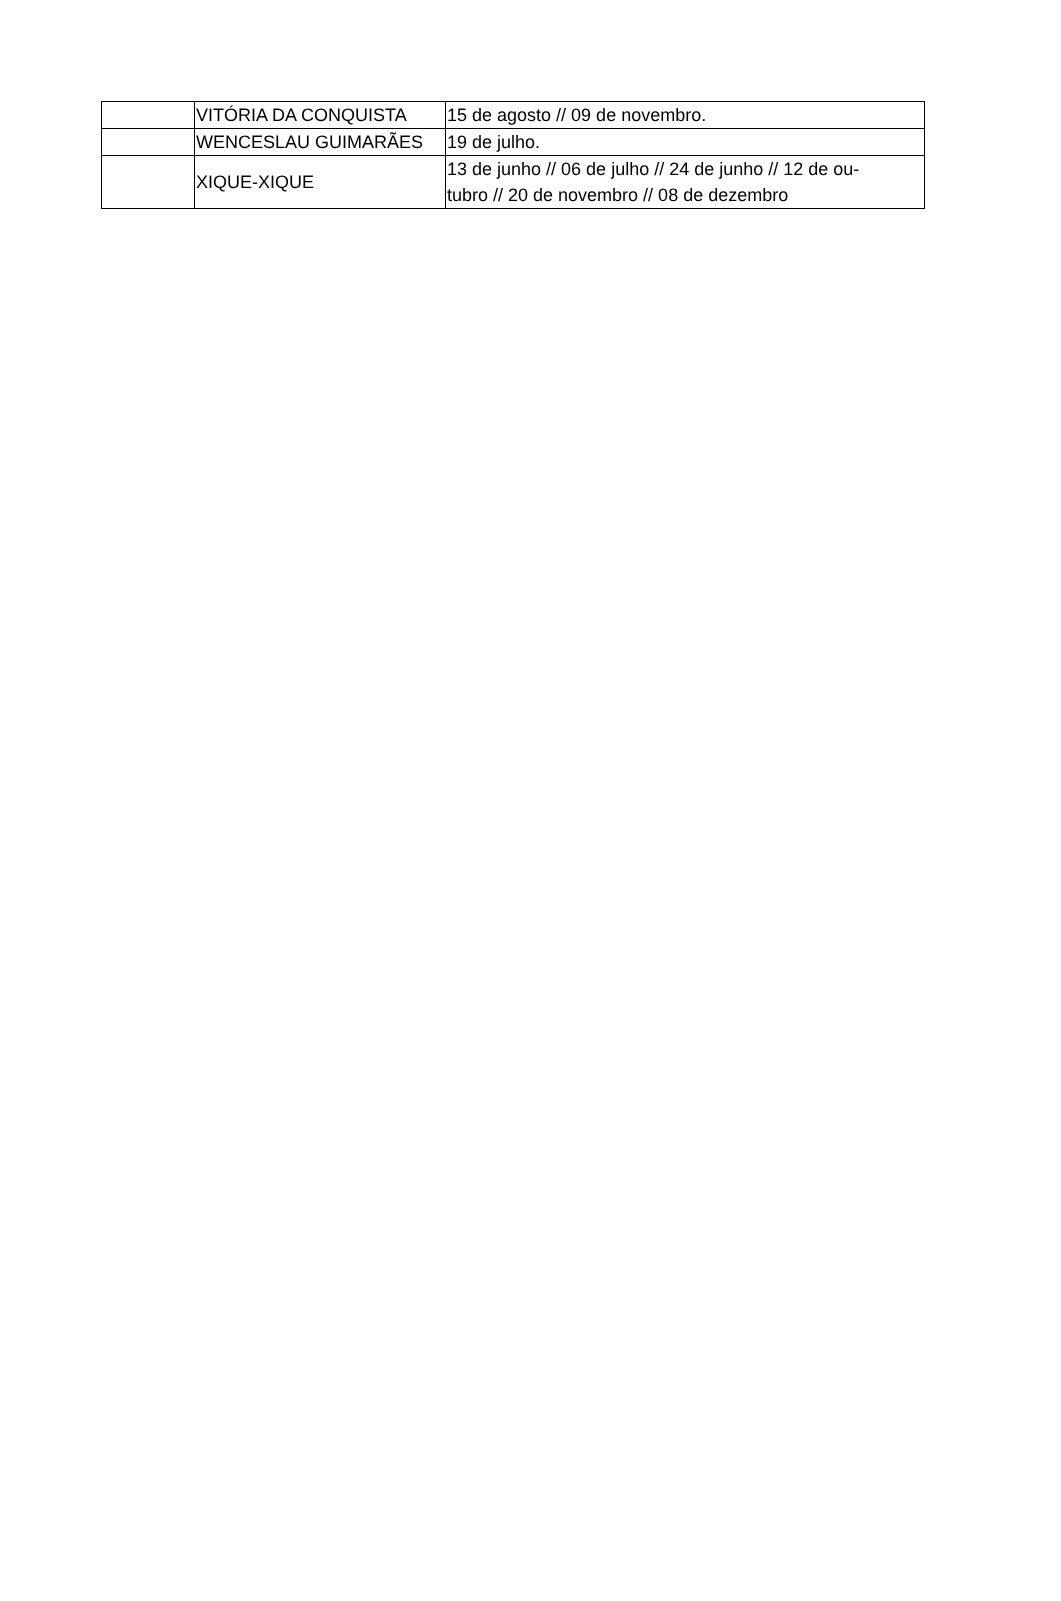| | VITÓRIA DA CONQUISTA | 15 de agosto // 09 de novembro. |
| | WENCESLAU GUIMARÃES | 19 de julho. |
| | XIQUE-XIQUE | 13 de junho // 06 de julho // 24 de junho // 12 de ou- tubro // 20 de novembro // 08 de dezembro |